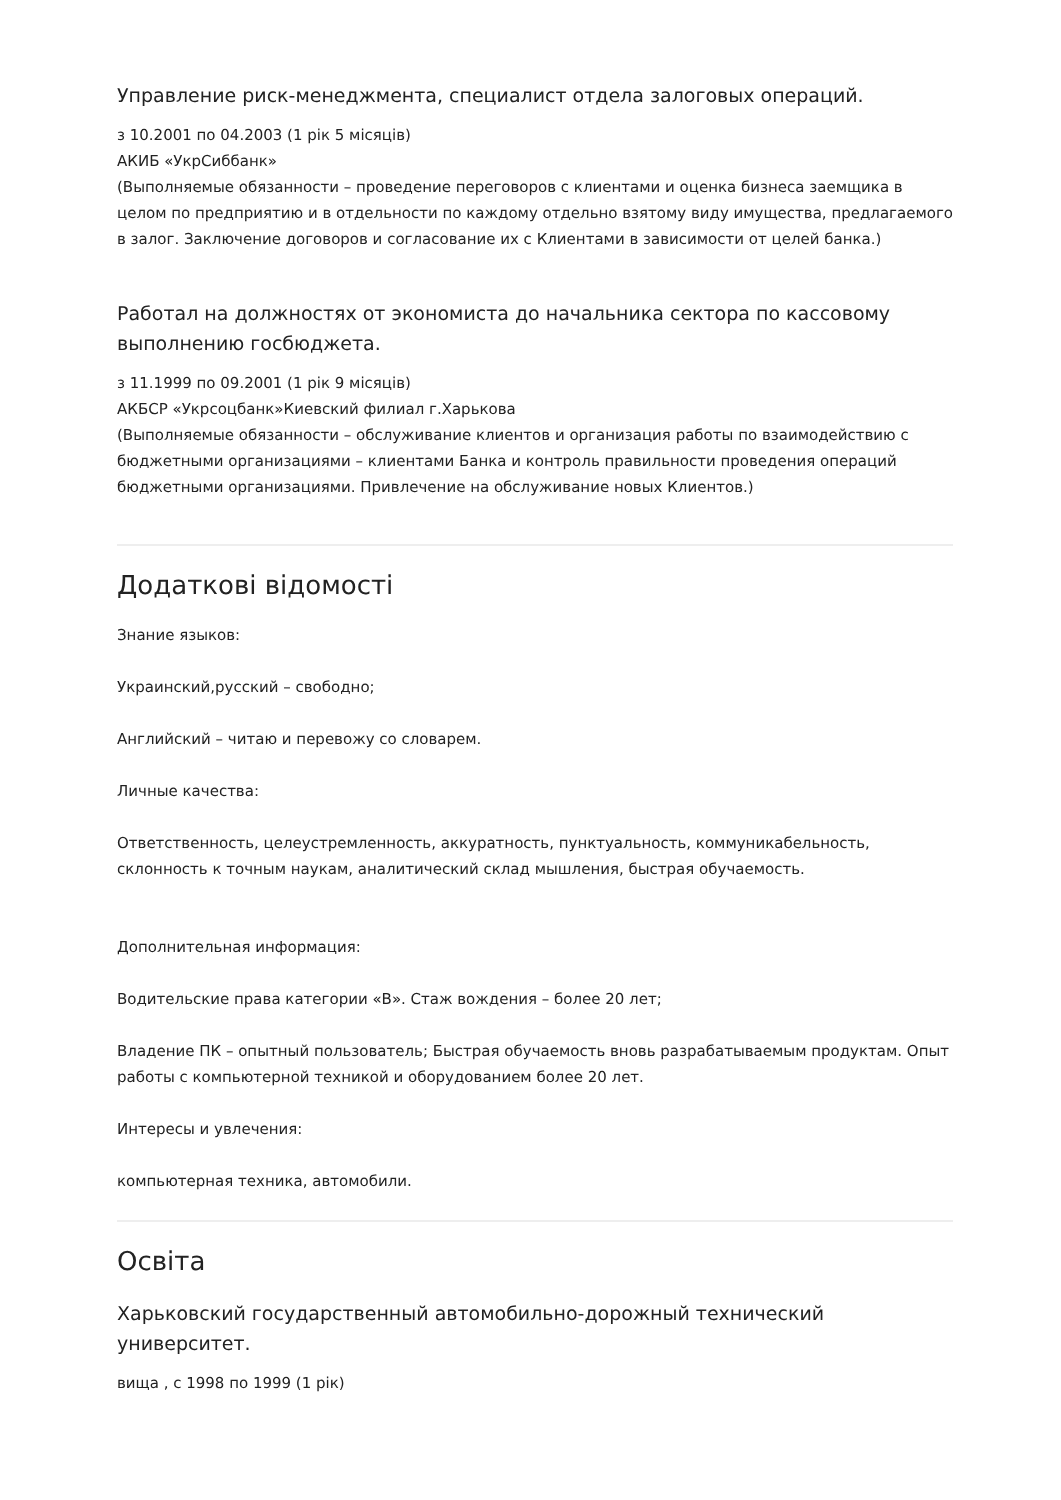Управление риск-менеджмента, специалист отдела залоговых операций.
з 10.2001 по 04.2003 (1 рік 5 місяців)
АКИБ «УкрСиббанк»
(Выполняемые обязанности – проведение переговоров с клиентами и оценка бизнеса заемщика в целом по предприятию и в отдельности по каждому отдельно взятому виду имущества, предлагаемого в залог. Заключение договоров и согласование их с Клиентами в зависимости от целей банка.)
Работал на должностях от экономиста до начальника сектора по кассовому выполнению госбюджета.
з 11.1999 по 09.2001 (1 рік 9 місяців)
АКБСР «Укрсоцбанк»Киевский филиал г.Харькова
(Выполняемые обязанности – обслуживание клиентов и организация работы по взаимодействию с бюджетными организациями – клиентами Банка и контроль правильности проведения операций бюджетными организациями. Привлечение на обслуживание новых Клиентов.)
Додаткові відомості
Знание языков:
Украинский,русский – свободно;
Английский – читаю и перевожу со словарем.
Личные качества:
Ответственность, целеустремленность, аккуратность, пунктуальность, коммуникабельность, склонность к точным наукам, аналитический склад мышления, быстрая обучаемость.
Дополнительная информация:
Водительские права категории «В». Стаж вождения – более 20 лет;
Владение ПК – опытный пользователь; Быстрая обучаемость вновь разрабатываемым продуктам. Опыт работы с компьютерной техникой и оборудованием более 20 лет.
Интересы и увлечения:
компьютерная техника, автомобили.
Освіта
Харьковский государственный автомобильно-дорожный технический университет.
вища , с 1998 по 1999 (1 рік)